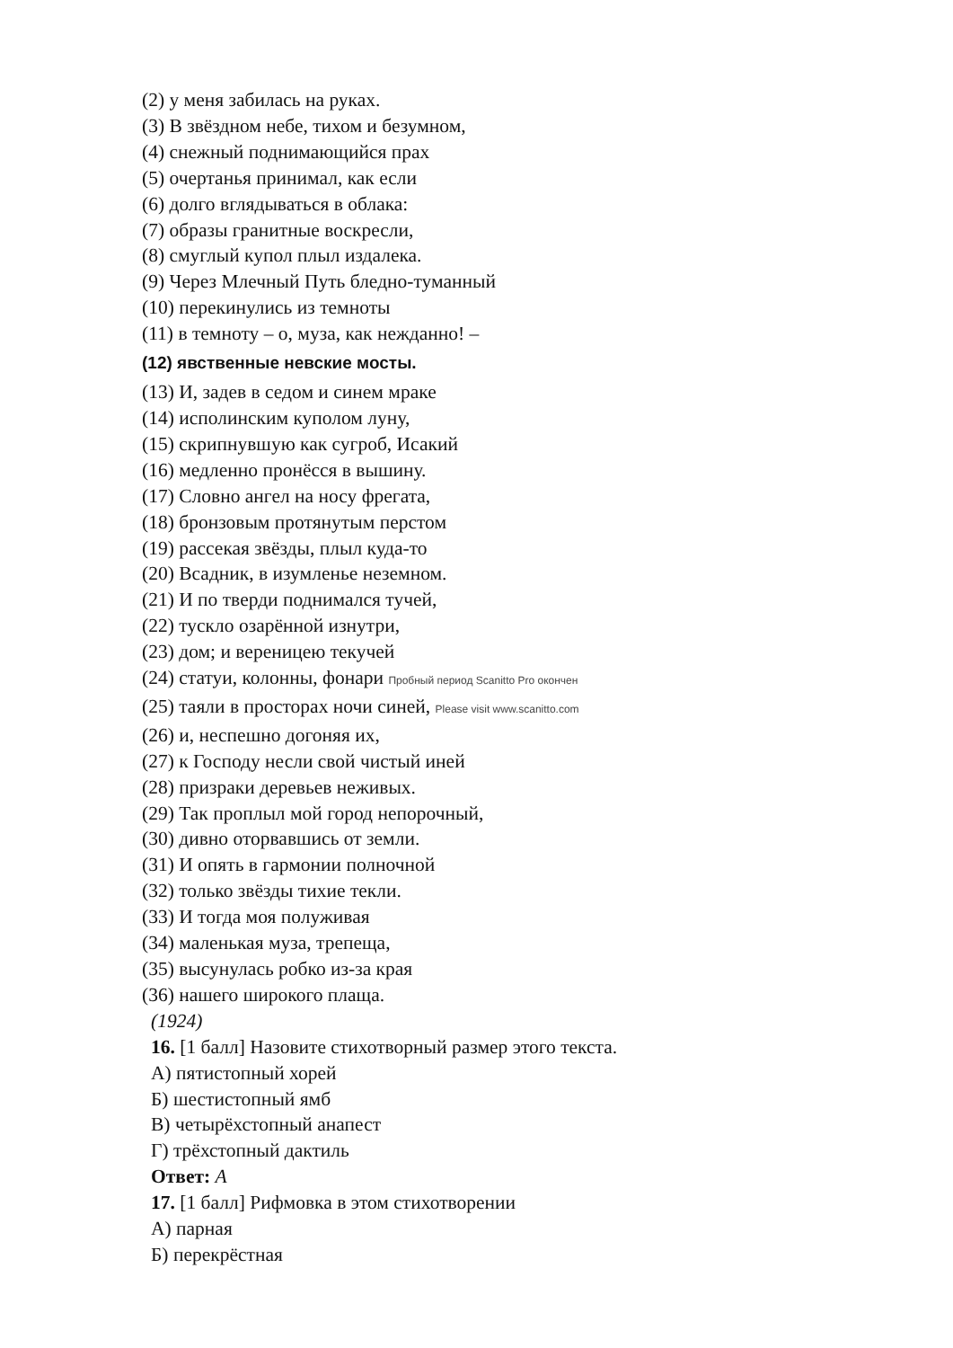(2) у меня забилась на руках.
(3) В звёздном небе, тихом и безумном,
(4) снежный поднимающийся прах
(5) очертанья принимал, как если
(6) долго вглядываться в облака:
(7) образы гранитные воскресли,
(8) смуглый купол плыл издалека.
(9) Через Млечный Путь бледно-туманный
(10) перекинулись из темноты
(11) в темноту – о, муза, как нежданно! –
(12) явственные невские мосты.
(13) И, задев в седом и синем мраке
(14) исполинским куполом луну,
(15) скрипнувшую как сугроб, Исакий
(16) медленно пронёсся в вышину.
(17) Словно ангел на носу фрегата,
(18) бронзовым протянутым перстом
(19) рассекая звёзды, плыл куда-то
(20) Всадник, в изумленье неземном.
(21) И по тверди поднимался тучей,
(22) тускло озарённой изнутри,
(23) дом; и вереницею текучей
(24) статуи, колонны, фонари Пробный период Scanitto Pro окончен
(25) таяли в просторах ночи синей, Please visit www.scanitto.com
(26) и, неспешно догоняя их,
(27) к Господу несли свой чистый иней
(28) призраки деревьев неживых.
(29) Так проплыл мой город непорочный,
(30) дивно оторвавшись от земли.
(31) И опять в гармонии полночной
(32) только звёзды тихие текли.
(33) И тогда моя полуживая
(34) маленькая муза, трепеща,
(35) высунулась робко из-за края
(36) нашего широкого плаща.
(1924)
16. [1 балл] Назовите стихотворный размер этого текста.
А) пятистопный хорей
Б) шестистопный ямб
В) четырёхстопный анапест
Г) трёхстопный дактиль
Ответ: А
17. [1 балл] Рифмовка в этом стихотворении
А) парная
Б) перекрёстная